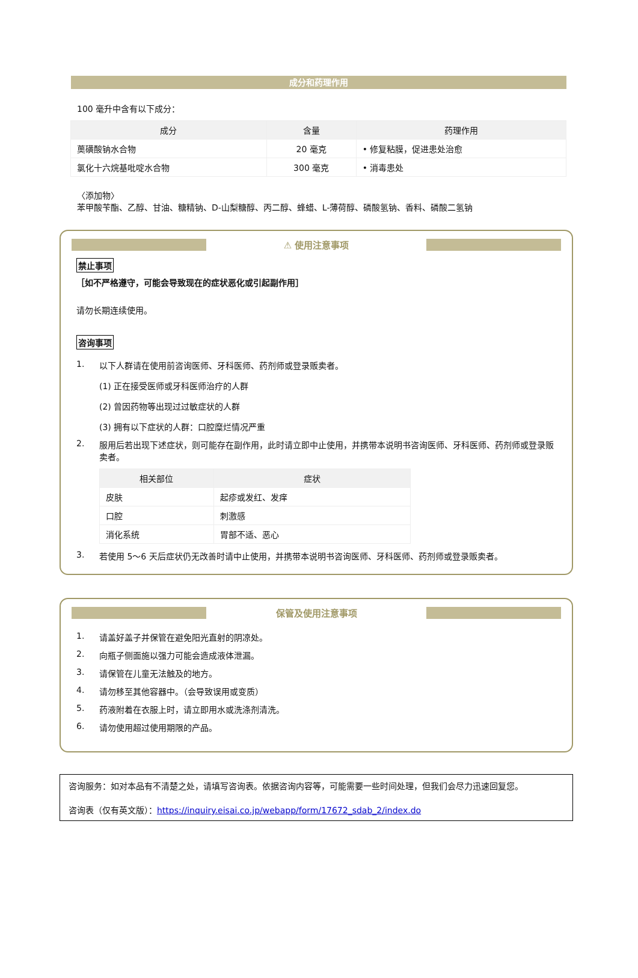成分和药理作用
100 毫升中含有以下成分：
| 成分 | 含量 | 药理作用 |
| --- | --- | --- |
| 薁磺酸钠水合物 | 20 毫克 | • 修复粘膜，促进患处治愈 |
| 氯化十六烷基吡啶水合物 | 300 毫克 | • 消毒患处 |
〈添加物〉
苯甲酸苄酯、乙醇、甘油、糖精钠、D-山梨糖醇、丙二醇、蜂蜡、L-薄荷醇、磷酸氢钠、香料、磷酸二氢钠
⚠ 使用注意事项
禁止事项
［如不严格遵守，可能会导致现在的症状恶化或引起副作用］
请勿长期连续使用。
咨询事项
1. 以下人群请在使用前咨询医师、牙科医师、药剂师或登录贩卖者。
(1) 正在接受医师或牙科医师治疗的人群
(2) 曾因药物等出现过过敏症状的人群
(3) 拥有以下症状的人群：口腔糜烂情况严重
2. 服用后若出现下述症状，则可能存在副作用，此时请立即中止使用，并携带本说明书咨询医师、牙科医师、药剂师或登录贩卖者。
| 相关部位 | 症状 |
| --- | --- |
| 皮肤 | 起疹或发红、发痒 |
| 口腔 | 刺激感 |
| 消化系统 | 胃部不适、恶心 |
3. 若使用 5～6 天后症状仍无改善时请中止使用，并携带本说明书咨询医师、牙科医师、药剂师或登录贩卖者。
保管及使用注意事项
1. 请盖好盖子并保管在避免阳光直射的阴凉处。
2. 向瓶子侧面施以强力可能会造成液体泄漏。
3. 请保管在儿童无法触及的地方。
4. 请勿移至其他容器中。（会导致误用或变质）
5. 药液附着在衣服上时，请立即用水或洗涤剂清洗。
6. 请勿使用超过使用期限的产品。
咨询服务：如对本品有不清楚之处，请填写咨询表。依据咨询内容等，可能需要一些时间处理，但我们会尽力迅速回复您。
咨询表（仅有英文版）：https://inquiry.eisai.co.jp/webapp/form/17672_sdab_2/index.do